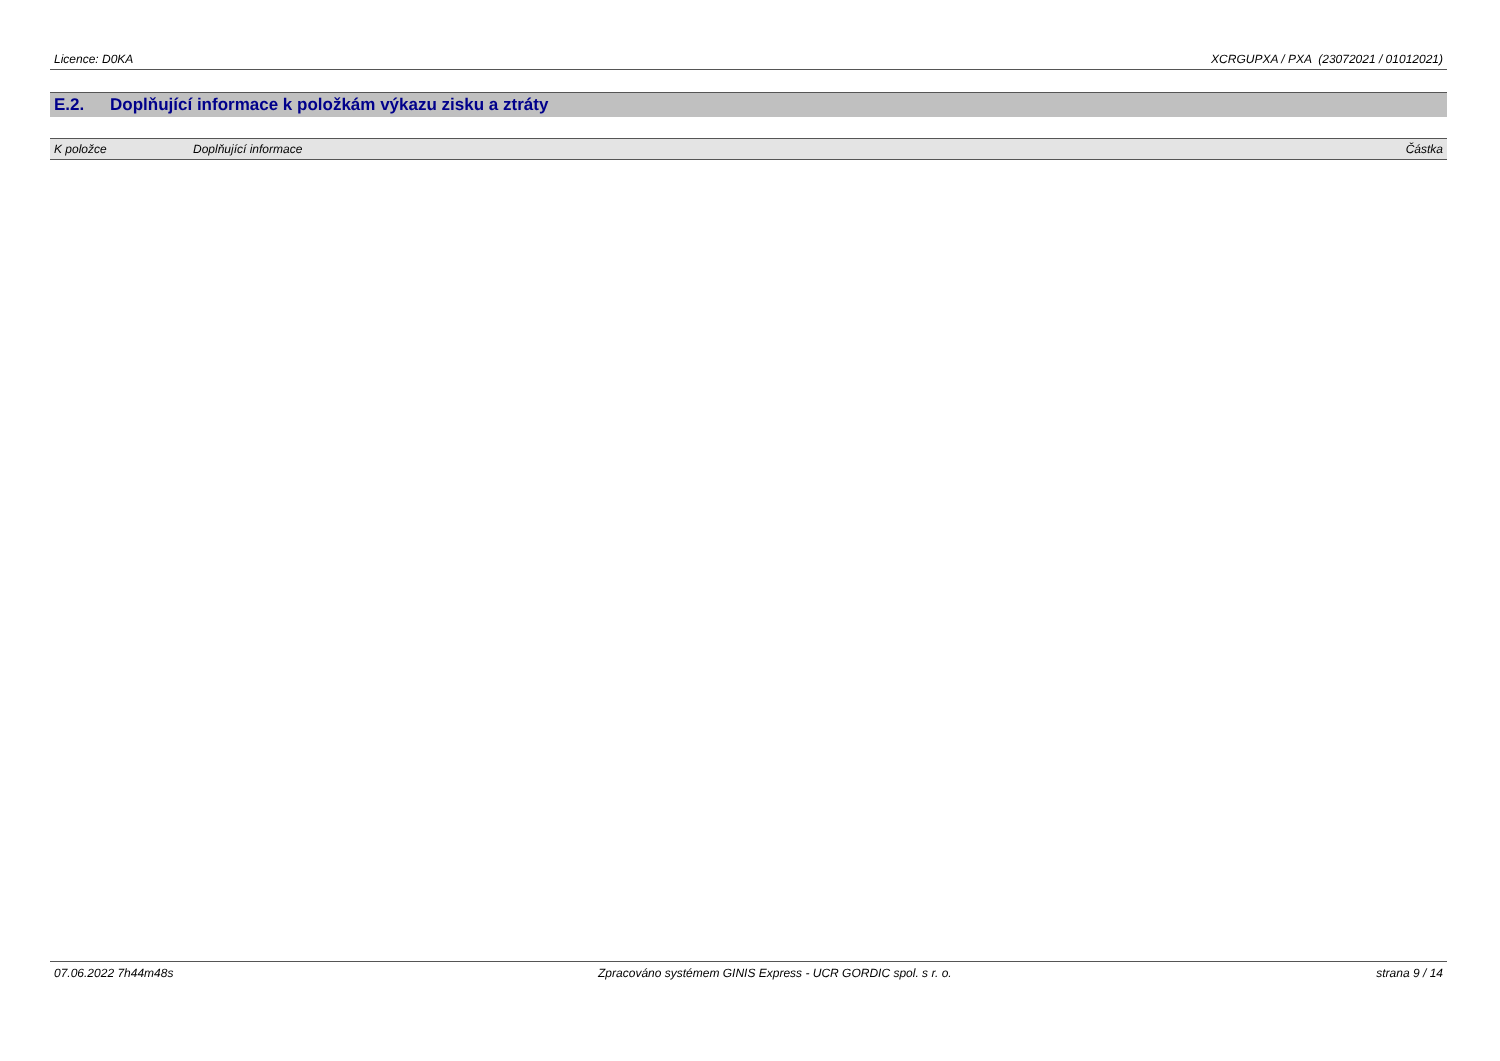Licence: D0KA XCRGUPXA / PXA (23072021 / 01012021)
E.2. Doplňující informace k položkám výkazu zisku a ztráty
| K položce | Doplňující informace | Částka |
| --- | --- | --- |
07.06.2022 7h44m48s Zpracováno systémem GINIS Express - UCR GORDIC spol. s r. o.
strana 9 / 14